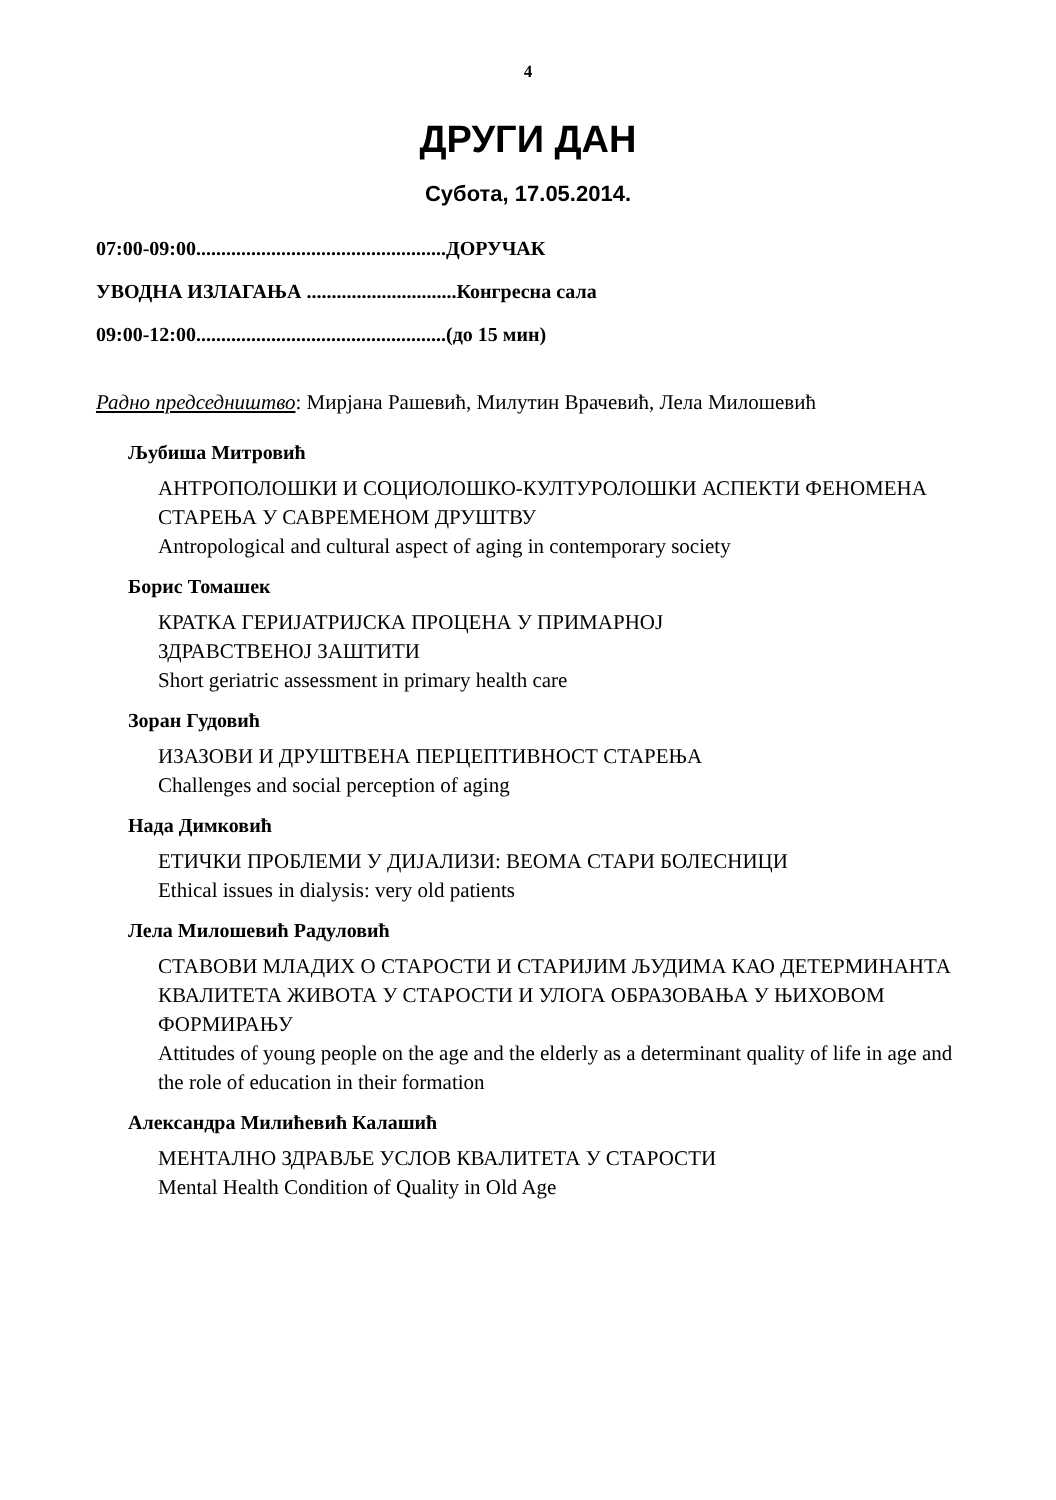4
ДРУГИ ДАН
Субота, 17.05.2014.
07:00-09:00..................................................ДОРУЧАК
УВОДНА ИЗЛАГАЊА ..............................Конгресна сала
09:00-12:00..................................................(до 15 мин)
Радно председништво: Мирјана Рашевић, Милутин Врачевић, Лела Милошевић
Љубиша Митровић
АНТРОПОЛОШКИ И СОЦИОЛОШКО-КУЛТУРОЛОШКИ АСПЕКТИ ФЕНОМЕНА СТАРЕЊА У САВРЕМЕНОМ ДРУШТВУ
Antropological and cultural aspect of aging in contemporary society
Борис Томашек
КРАТКА ГЕРИЈАТРИЈСКА ПРОЦЕНА У ПРИМАРНОЈ
ЗДРАВСТВЕНОЈ ЗАШТИТИ
Short geriatric assessment in primary health care
Зоран Гудовић
ИЗАЗОВИ И ДРУШТВЕНА ПЕРЦЕПТИВНОСТ СТАРЕЊА
Challenges and social perception of aging
Нада Димковић
ЕТИЧКИ ПРОБЛЕМИ У ДИЈАЛИЗИ: ВЕОМА СТАРИ БОЛЕСНИЦИ
Ethical issues in dialysis: very old patients
Лела Милошевић Радуловић
СТАВОВИ МЛАДИХ О СТАРОСТИ И СТАРИЈИМ ЉУДИМА КАО ДЕТЕРМИНАНТА КВАЛИТЕТА ЖИВОТА У СТАРОСТИ И УЛОГА ОБРАЗОВАЊА У ЊИХОВОМ ФОРМИРАЊУ
Attitudes of young people on the age and the elderly as a determinant quality of life in age and the role of education in their formation
Александра Милићевић Калашић
МЕНТАЛНО ЗДРАВЉЕ УСЛОВ КВАЛИТЕТА У СТАРОСТИ
Mental Health Condition of Quality in Old Age